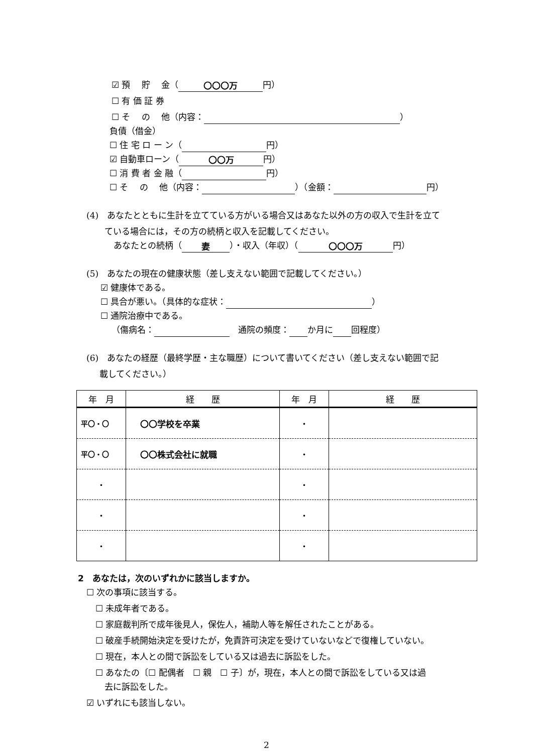☑ 預　 貯　 金（ 〇〇〇万 円）
☐ 有 価 証 券
☐ そ　 の　 他（内容： ）
負債（借金）
☐ 住 宅 ロ ー ン（ 円）
☑ 自動車ローン（ 〇〇万 円）
☐ 消 費 者 金 融（ 円）
☐ そ　 の　 他（内容： ）（金額： 円）
(4)　あなたとともに生計を立てている方がいる場合又はあなた以外の方の収入で生計を立て
ている場合には，その方の続柄と収入を記載してください。
あなたとの続柄（ 妻 ）・収入（年収）（ 〇〇〇万 円）
(5)　あなたの現在の健康状態（差し支えない範囲で記載してください。）
☑ 健康体である。
☐ 具合が悪い。（具体的な症状： ）
☐ 通院治療中である。
（傷病名：　通院の頻度： か月に 回程度）
(6)　あなたの経歴（最終学歴・主な職歴）について書いてください（差し支えない範囲で記
載してください。）
| 年 月 | 経 歴 | 年 月 | 経 歴 |
| --- | --- | --- | --- |
| 平〇・〇 | 〇〇学校を卒業 | ・ | |
| 平〇・〇 | 〇〇株式会社に就職 | ・ | |
| ・ | | ・ | |
| ・ | | ・ | |
| ・ | | ・ | |
2　あなたは，次のいずれかに該当しますか。
☐ 次の事項に該当する。
☐ 未成年者である。
☐ 家庭裁判所で成年後見人，保佐人，補助人等を解任されたことがある。
☐ 破産手続開始決定を受けたが，免責許可決定を受けていないなどで復権していない。
☐ 現在，本人との間で訴訟をしている又は過去に訴訟をした。
☐ あなたの〔☐ 配偶者　☐ 親　☐ 子〕が，現在，本人との間で訴訟をしている又は過
去に訴訟をした。
☑ いずれにも該当しない。
2